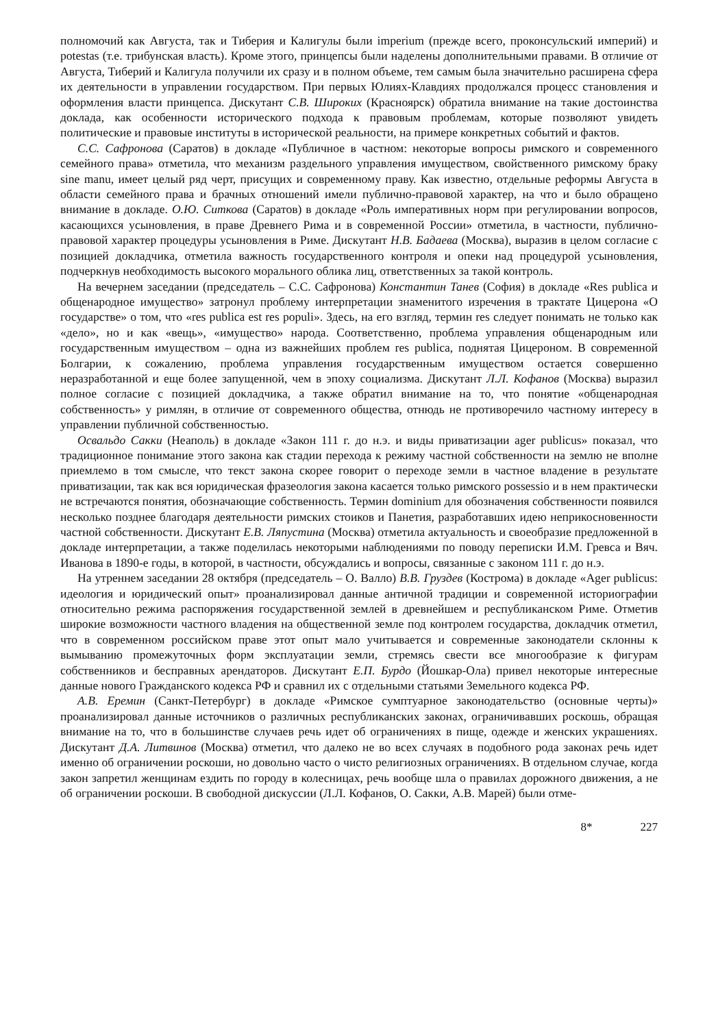полномочий как Августа, так и Тиберия и Калигулы были imperium (прежде всего, проконсульский империй) и potestas (т.е. трибунская власть). Кроме этого, принцепсы были наделены дополнительными правами. В отличие от Августа, Тиберий и Калигула получили их сразу и в полном объеме, тем самым была значительно расширена сфера их деятельности в управлении государством. При первых Юлиях-Клавдиях продолжался процесс становления и оформления власти принцепса. Дискутант С.В. Широких (Красноярск) обратила внимание на такие достоинства доклада, как особенности исторического подхода к правовым проблемам, которые позволяют увидеть политические и правовые институты в исторической реальности, на примере конкретных событий и фактов.
С.С. Сафронова (Саратов) в докладе «Публичное в частном: некоторые вопросы римского и современного семейного права» отметила, что механизм раздельного управления имуществом, свойственного римскому браку sine manu, имеет целый ряд черт, присущих и современному праву. Как известно, отдельные реформы Августа в области семейного права и брачных отношений имели публично-правовой характер, на что и было обращено внимание в докладе. О.Ю. Ситкова (Саратов) в докладе «Роль императивных норм при регулировании вопросов, касающихся усыновления, в праве Древнего Рима и в современной России» отметила, в частности, публично-правовой характер процедуры усыновления в Риме. Дискутант Н.В. Бадаева (Москва), выразив в целом согласие с позицией докладчика, отметила важность государственного контроля и опеки над процедурой усыновления, подчеркнув необходимость высокого морального облика лиц, ответственных за такой контроль.
На вечернем заседании (председатель – С.С. Сафронова) Константин Танев (София) в докладе «Res publica и общенародное имущество» затронул проблему интерпретации знаменитого изречения в трактате Цицерона «О государстве» о том, что «res publica est res populi». Здесь, на его взгляд, термин res следует понимать не только как «дело», но и как «вещь», «имущество» народа. Соответственно, проблема управления общенародным или государственным имуществом – одна из важнейших проблем res publica, поднятая Цицероном. В современной Болгарии, к сожалению, проблема управления государственным имуществом остается совершенно неразработанной и еще более запущенной, чем в эпоху социализма. Дискутант Л.Л. Кофанов (Москва) выразил полное согласие с позицией докладчика, а также обратил внимание на то, что понятие «общенародная собственность» у римлян, в отличие от современного общества, отнюдь не противоречило частному интересу в управлении публичной собственностью.
Освальдо Сакки (Неаполь) в докладе «Закон 111 г. до н.э. и виды приватизации ager publicus» показал, что традиционное понимание этого закона как стадии перехода к режиму частной собственности на землю не вполне приемлемо в том смысле, что текст закона скорее говорит о переходе земли в частное владение в результате приватизации, так как вся юридическая фразеология закона касается только римского possessio и в нем практически не встречаются понятия, обозначающие собственность. Термин dominium для обозначения собственности появился несколько позднее благодаря деятельности римских стоиков и Панетия, разработавших идею неприкосновенности частной собственности. Дискутант Е.В. Ляпустина (Москва) отметила актуальность и своеобразие предложенной в докладе интерпретации, а также поделилась некоторыми наблюдениями по поводу переписки И.М. Гревса и Вяч. Иванова в 1890-е годы, в которой, в частности, обсуждались и вопросы, связанные с законом 111 г. до н.э.
На утреннем заседании 28 октября (председатель – О. Валло) В.В. Груздев (Кострома) в докладе «Ager publicus: идеология и юридический опыт» проанализировал данные античной традиции и современной историографии относительно режима распоряжения государственной землей в древнейшем и республиканском Риме. Отметив широкие возможности частного владения на общественной земле под контролем государства, докладчик отметил, что в современном российском праве этот опыт мало учитывается и современные законодатели склонны к вымыванию промежуточных форм эксплуатации земли, стремясь свести все многообразие к фигурам собственников и бесправных арендаторов. Дискутант Е.П. Бурдо (Йошкар-Ола) привел некоторые интересные данные нового Гражданского кодекса РФ и сравнил их с отдельными статьями Земельного кодекса РФ.
А.В. Еремин (Санкт-Петербург) в докладе «Римское сумптуарное законодательство (основные черты)» проанализировал данные источников о различных республиканских законах, ограничивавших роскошь, обращая внимание на то, что в большинстве случаев речь идет об ограничениях в пище, одежде и женских украшениях. Дискутант Д.А. Литвинов (Москва) отметил, что далеко не во всех случаях в подобного рода законах речь идет именно об ограничении роскоши, но довольно часто о чисто религиозных ограничениях. В отдельном случае, когда закон запретил женщинам ездить по городу в колесницах, речь вообще шла о правилах дорожного движения, а не об ограничении роскоши. В свободной дискуссии (Л.Л. Кофанов, О. Сакки, А.В. Марей) были отме-
8* 227